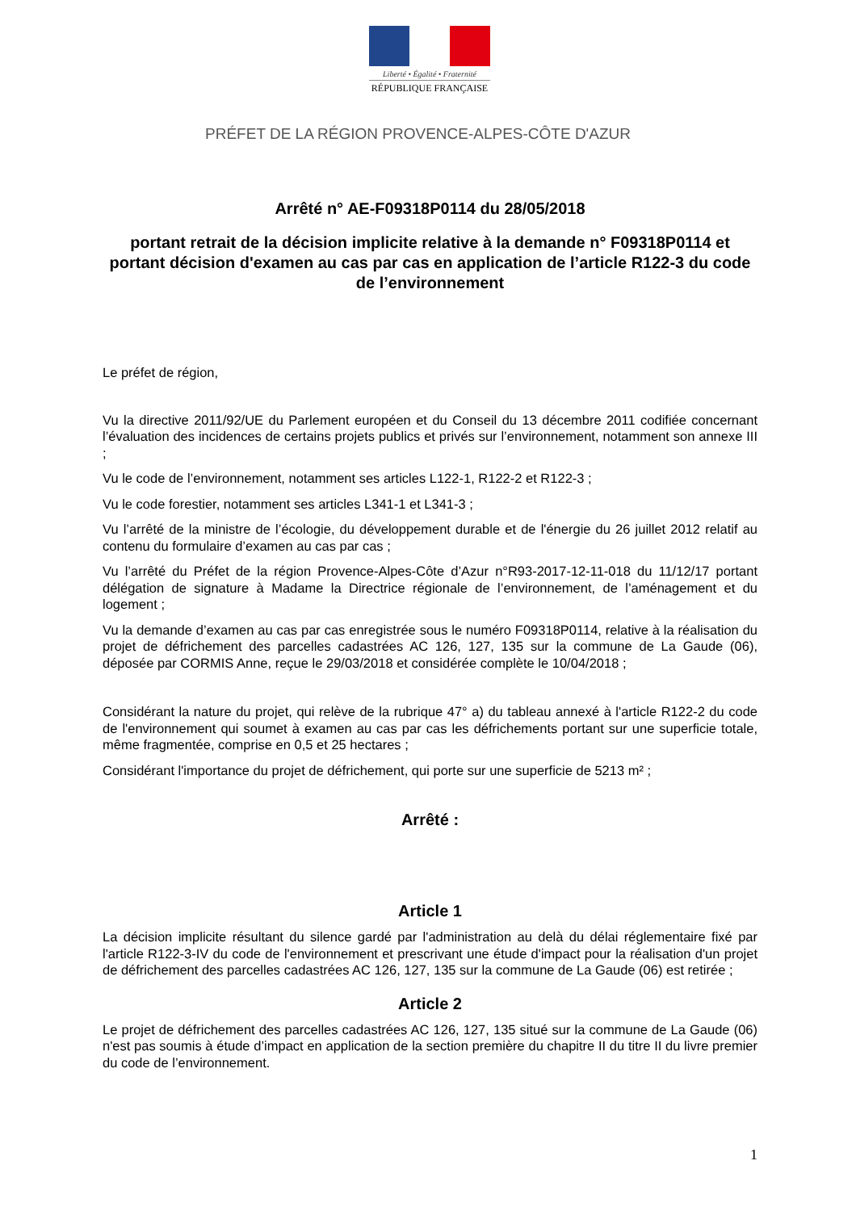Liberté • Égalité • Fraternité
RÉPUBLIQUE FRANÇAISE
PRÉFET DE LA RÉGION PROVENCE-ALPES-CÔTE D'AZUR
Arrêté n° AE-F09318P0114 du 28/05/2018
portant retrait de la décision implicite relative à la demande n° F09318P0114 et portant décision d'examen au cas par cas en application de l’article R122-3 du code de l’environnement
Le préfet de région,
Vu la directive 2011/92/UE du Parlement européen et du Conseil du 13 décembre 2011 codifiée concernant l’évaluation des incidences de certains projets publics et privés sur l’environnement, notamment son annexe III ;
Vu le code de l’environnement, notamment ses articles L122-1, R122-2 et R122-3 ;
Vu le code forestier, notamment ses articles L341-1 et L341-3 ;
Vu l’arrêté de la ministre de l’écologie, du développement durable et de l'énergie du 26 juillet 2012 relatif au contenu du formulaire d’examen au cas par cas ;
Vu l’arrêté du Préfet de la région Provence-Alpes-Côte d’Azur n°R93-2017-12-11-018 du 11/12/17 portant délégation de signature à Madame la Directrice régionale de l’environnement, de l’aménagement et du logement ;
Vu la demande d’examen au cas par cas enregistrée sous le numéro F09318P0114, relative à la réalisation du projet de défrichement des parcelles cadastrées AC 126, 127, 135 sur la commune de La Gaude (06), déposée par CORMIS Anne, reçue le 29/03/2018 et considérée complète le 10/04/2018 ;
Considérant la nature du projet, qui relève de la rubrique 47° a) du tableau annexé à l'article R122-2 du code de l'environnement qui soumet à examen au cas par cas les défrichements portant sur une superficie totale, même fragmentée, comprise en 0,5 et 25 hectares ;
Considérant l'importance du projet de défrichement, qui porte sur une superficie de 5213 m² ;
Arrêté :
Article 1
La décision implicite résultant du silence gardé par l'administration au delà du délai réglementaire fixé par l'article R122-3-IV du code de l'environnement et prescrivant une étude d'impact pour la réalisation d'un projet de défrichement des parcelles cadastrées AC 126, 127, 135 sur la commune de La Gaude (06) est retirée ;
Article 2
Le projet de défrichement des parcelles cadastrées AC 126, 127, 135 situé sur la commune de La Gaude (06) n'est pas soumis à étude d’impact en application de la section première du chapitre II du titre II du livre premier du code de l’environnement.
1